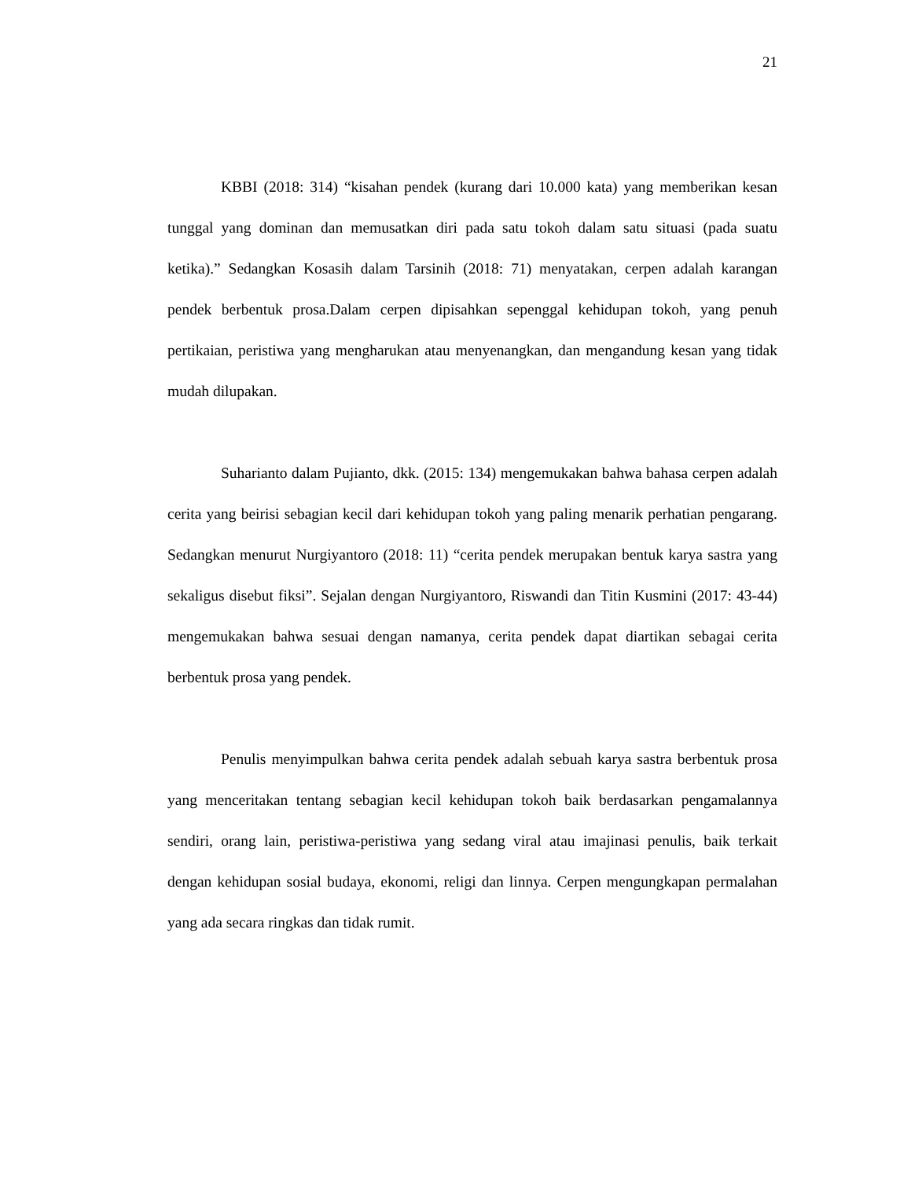21
KBBI (2018: 314) “kisahan pendek (kurang dari 10.000 kata) yang memberikan kesan tunggal yang dominan dan memusatkan diri pada satu tokoh dalam satu situasi (pada suatu ketika).” Sedangkan Kosasih dalam Tarsinih (2018: 71) menyatakan, cerpen adalah karangan pendek berbentuk prosa.Dalam cerpen dipisahkan sepenggal kehidupan tokoh, yang penuh pertikaian, peristiwa yang mengharukan atau menyenangkan, dan mengandung kesan yang tidak mudah dilupakan.
Suharianto dalam Pujianto, dkk. (2015: 134) mengemukakan bahwa bahasa cerpen adalah cerita yang beirisi sebagian kecil dari kehidupan tokoh yang paling menarik perhatian pengarang. Sedangkan menurut Nurgiyantoro (2018: 11) “cerita pendek merupakan bentuk karya sastra yang sekaligus disebut fiksi”. Sejalan dengan Nurgiyantoro, Riswandi dan Titin Kusmini (2017: 43-44) mengemukakan bahwa sesuai dengan namanya, cerita pendek dapat diartikan sebagai cerita berbentuk prosa yang pendek.
Penulis menyimpulkan bahwa cerita pendek adalah sebuah karya sastra berbentuk prosa yang menceritakan tentang sebagian kecil kehidupan tokoh baik berdasarkan pengamalannya sendiri, orang lain, peristiwa-peristiwa yang sedang viral atau imajinasi penulis, baik terkait dengan kehidupan sosial budaya, ekonomi, religi dan linnya. Cerpen mengungkapan permalahan yang ada secara ringkas dan tidak rumit.